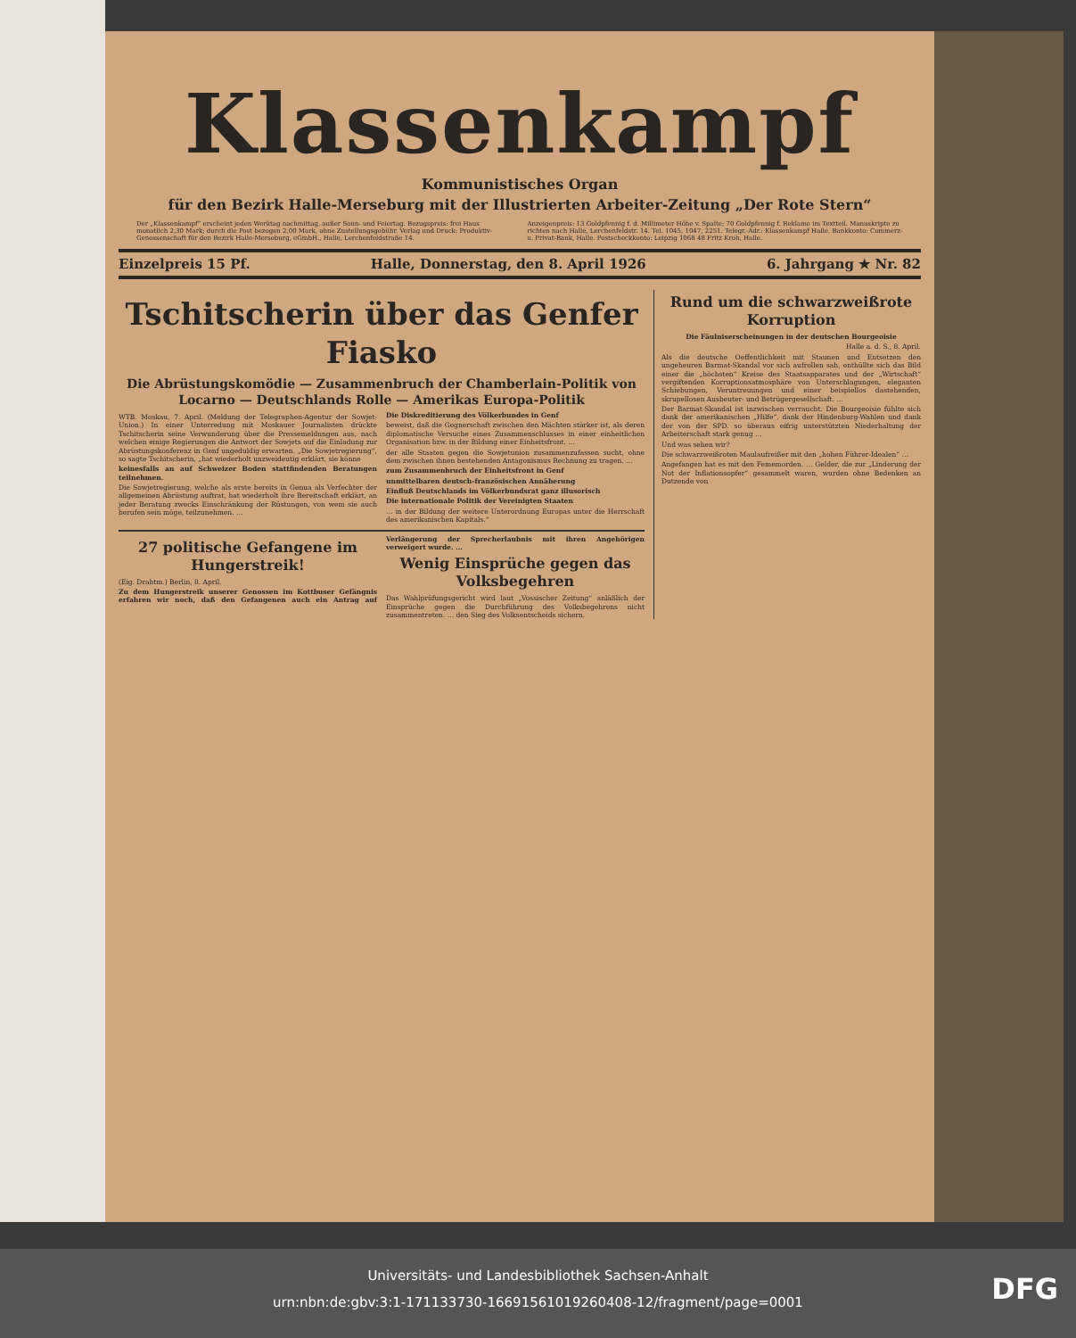Klassenkampf
Kommunistisches Organ
für den Bezirk Halle-Merseburg mit der Illustrierten Arbeiter-Zeitung „Der Rote Stern“
Der „Klassenkampf“ erscheint jeden Werktag nachmittag, außer Sonn- und Feiertag. Bezugspreis: frei Haus monatlich 2,30 Mark; durch die Post bezogen 2,00 Mark, ohne Zustellungsgebühr. Verlag und Druck: Produktiv-Genossenschaft für den Bezirk Halle-Merseburg, eGmbH., Halle, Lerchenfeldstraße 14.
Anzeigenpreis: 13 Goldpfennig f. d. Millimeter Höhe v. Spalte; 70 Goldpfennig f. Reklame im Textteil. Manuskripte zu richten nach Halle, Lerchenfeldstr. 14. Tel. 1045, 1047, 2251. Telegr.-Adr.: Klassenkampf Halle. Bankkonto: Commerz- u. Privat-Bank, Halle. Postscheckkonto: Leipzig 1068 48 Fritz Kroh, Halle.
Einzelpreis 15 Pf. Halle, Donnerstag, den 8. April 1926 6. Jahrgang ★ Nr. 82
Tschitscherin über das Genfer Fiasko
Die Abrüstungskomödie — Zusammenbruch der Chamberlain-Politik von Locarno — Deutschlands Rolle — Amerikas Europa-Politik
WTB. Moskau, 7. April. (Meldung der Telegraphen-Agentur der Sowjet-Union.) In einer Unterredung mit Moskauer Journalisten drückte Tschitscherin seine Verwunderung über die Pressemeldungen aus, nach welchen einige Regierungen die Antwort der Sowjets auf die Einladung zur Abrüstungskonferenz in Genf ungeduldig erwarten. „Die Sowjetregierung“, so sagte Tschitscherin, „hat wiederholt unzweideutig erklärt, sie könne
keinesfalls an auf Schweizer Boden stattfindenden Beratungen teilnehmen.
Die Sowjetregierung, welche als erste bereits in Genua als Verfechter der allgemeinen Abrüstung auftrat, hat wiederholt ihre Bereitschaft erklärt, an jeder Beratung zwecks Einschränkung der Rüstungen, von wem sie auch berufen sein möge, teilzunehmen. …
Die Diskreditierung des Völkerbundes in Genf
beweist, daß die Gegnerschaft zwischen den Mächten stärker ist, als deren diplomatische Versuche eines Zusammenschlusses in einer einheitlichen Organisation bzw. in der Bildung einer Einheitsfront. …
der alle Staaten gegen die Sowjetunion zusammenzufassen sucht, ohne dem zwischen ihnen bestehenden Antagonismus Rechnung zu tragen. …
zum Zusammenbruch der Einheitsfront in Genf
unmittelbaren deutsch-französischen Annäherung
Einfluß Deutschlands im Völkerbundsrat ganz illusorisch
Die internationale Politik der Vereinigten Staaten
… in der Bildung der weitere Unterordnung Europas unter die Herrschaft des amerikanischen Kapitals.“
27 politische Gefangene im Hungerstreik!
(Eig. Drahtm.) Berlin, 8. April.
Zu dem Hungerstreik unserer Genossen im Kottbuser Gefängnis erfahren wir noch, daß den Gefangenen auch ein Antrag auf Verlängerung der Sprecherlaubnis mit ihren Angehörigen verweigert wurde. …
Wenig Einsprüche gegen das Volksbegehren
Das Wahlprüfungsgericht wird laut „Vossischer Zeitung“ anläßlich der Einsprüche gegen die Durchführung des Volksbegehrens nicht zusammentreten. … den Sieg des Volksentscheids sichern.
Rund um die schwarzweißrote Korruption
Die Fäulniserscheinungen in der deutschen Bourgeoisie
Halle a. d. S., 8. April.
Als die deutsche Oeffentlichkeit mit Staunen und Entsetzen den ungeheuren Barmat-Skandal vor sich aufrollen sah, enthüllte sich das Bild einer die „höchsten“ Kreise des Staatsapparates und der „Wirtschaft“ vergiftenden Korruptionsatmosphäre von Unterschlagungen, eleganten Schiebungen, Veruntreuungen und einer beispiellos dastehenden, skrupellosen Ausbeuter- und Betrügergesellschaft. …
Der Barmat-Skandal ist inzwischen verraucht. Die Bourgeoisie fühlte sich dank der amerikanischen „Hilfe“, dank der Hindenburg-Wahlen und dank der von der SPD. so überaus eifrig unterstützten Niederhaltung der Arbeiterschaft stark genug …
Und was sehen wir?
Die schwarzweißroten Maulaufreißer mit den „hohen Führer-Idealen“ …
Angefangen hat es mit den Fememorden. … Gelder, die zur „Linderung der Not der Inflationsopfer“ gesammelt waren, wurden ohne Bedenken an Dutzende von
Universitäts- und Landesbibliothek Sachsen-Anhalt
urn:nbn:de:gbv:3:1-171133730-16691561019260408-12/fragment/page=0001
DFG